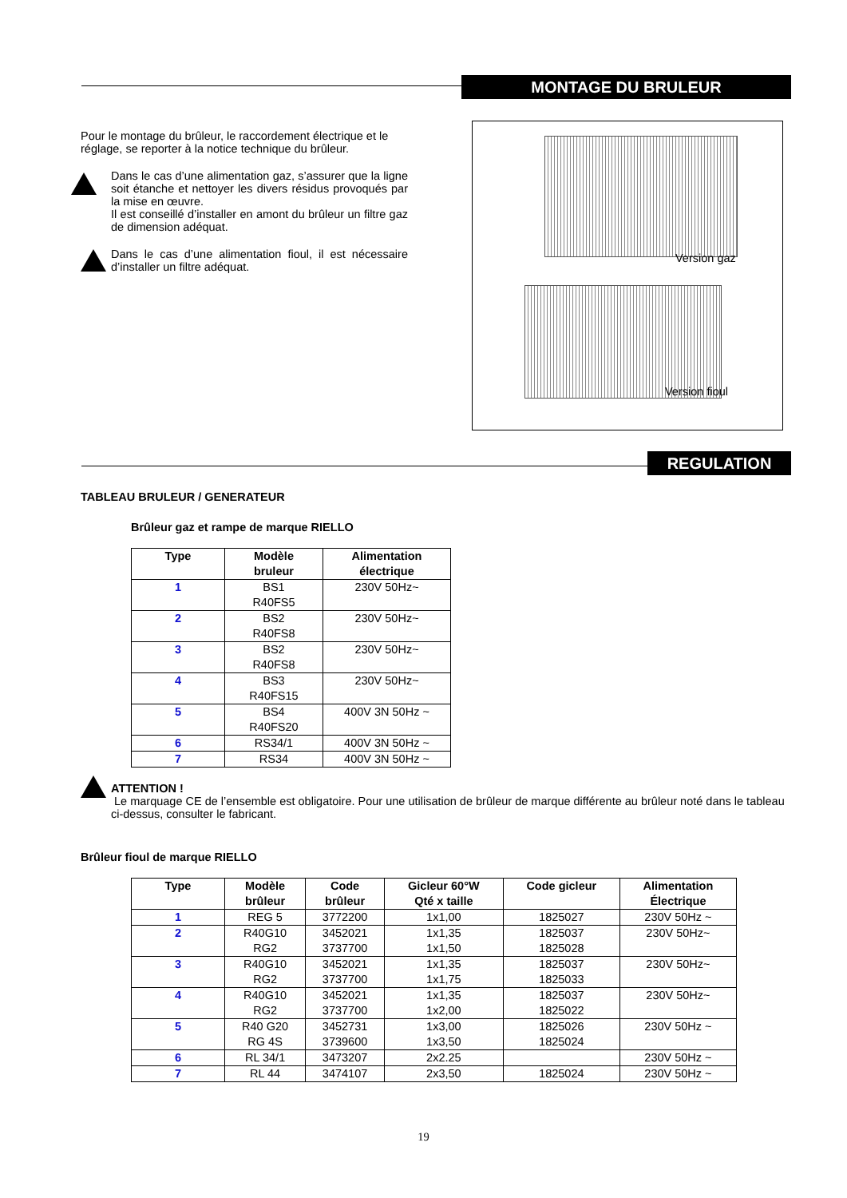MONTAGE DU BRULEUR
Pour le montage du brûleur, le raccordement électrique et le réglage, se reporter à la notice technique du brûleur.
Dans le cas d’une alimentation gaz, s’assurer que la ligne soit étanche et nettoyer les divers résidus provoqués par la mise en œuvre.
Il est conseillé d’installer en amont du brûleur un filtre gaz de dimension adéquat.
Dans le cas d’une alimentation fioul, il est nécessaire d’installer un filtre adéquat.
Version gaz
Version fioul
REGULATION
TABLEAU BRULEUR / GENERATEUR
Brûleur gaz et rampe de marque RIELLO
| Type | Modèle bruleur | Alimentation électrique |
| --- | --- | --- |
| 1 | BS1 | 230V 50Hz~ |
| | R40FS5 | |
| 2 | BS2 | 230V 50Hz~ |
| | R40FS8 | |
| 3 | BS2 | 230V 50Hz~ |
| | R40FS8 | |
| 4 | BS3 | 230V 50Hz~ |
| | R40FS15 | |
| 5 | BS4 | 400V 3N 50Hz ~ |
| | R40FS20 | |
| 6 | RS34/1 | 400V 3N 50Hz ~ |
| 7 | RS34 | 400V 3N 50Hz ~ |
ATTENTION !
Le marquage CE de l’ensemble est obligatoire. Pour une utilisation de brûleur de marque différente au brûleur noté dans le tableau ci-dessus, consulter le fabricant.
Brûleur fioul de marque RIELLO
| Type | Modèle brûleur | Code brûleur | Gicleur 60°W Qté x taille | Code gicleur | Alimentation Électrique |
| --- | --- | --- | --- | --- | --- |
| 1 | REG 5 | 3772200 | 1x1,00 | 1825027 | 230V 50Hz ~ |
| 2 | R40G10 | 3452021 | 1x1,35 | 1825037 | 230V 50Hz~ |
| | RG2 | 3737700 | 1x1,50 | 1825028 | |
| 3 | R40G10 | 3452021 | 1x1,35 | 1825037 | 230V 50Hz~ |
| | RG2 | 3737700 | 1x1,75 | 1825033 | |
| 4 | R40G10 | 3452021 | 1x1,35 | 1825037 | 230V 50Hz~ |
| | RG2 | 3737700 | 1x2,00 | 1825022 | |
| 5 | R40 G20 | 3452731 | 1x3,00 | 1825026 | 230V 50Hz ~ |
| | RG 4S | 3739600 | 1x3,50 | 1825024 | |
| 6 | RL 34/1 | 3473207 | 2x2.25 | | 230V 50Hz ~ |
| 7 | RL 44 | 3474107 | 2x3,50 | 1825024 | 230V 50Hz ~ |
19